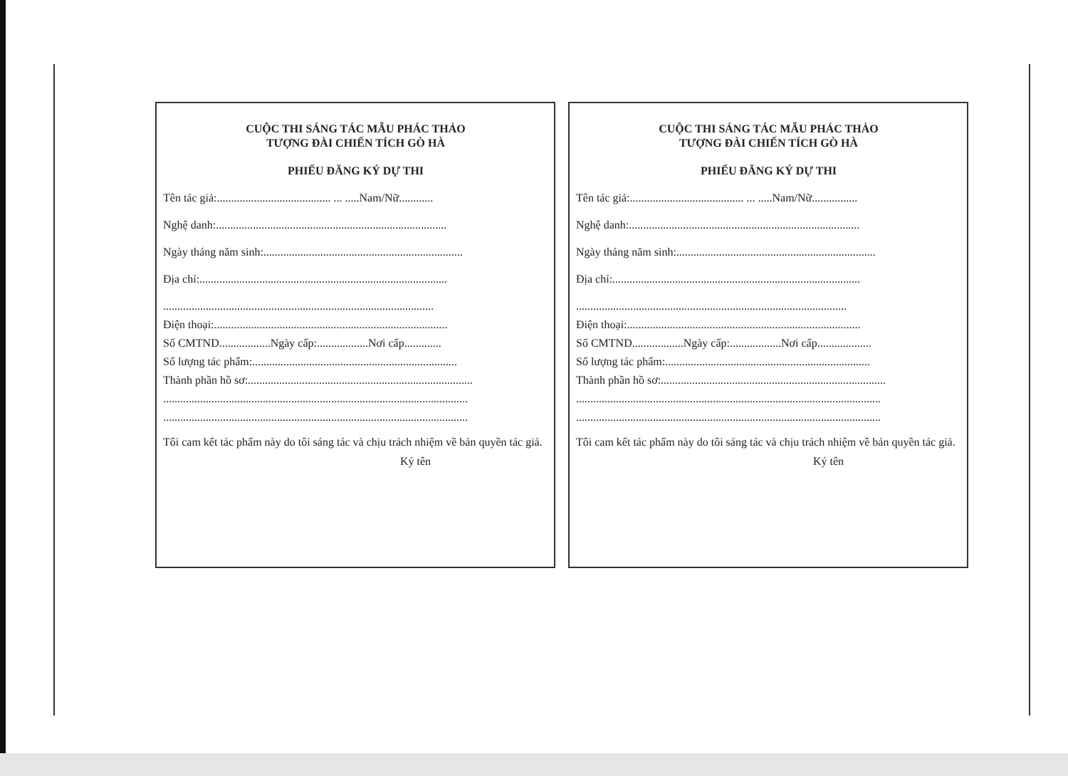CUỘC THI SÁNG TÁC MẪU PHÁC THẢO
TƯỢNG ĐÀI CHIẾN TÍCH GÒ HÀ
PHIẾU ĐĂNG KÝ DỰ THI
Tên tác giả:........................................ ... .....Nam/Nữ............
Nghệ danh:.................................................................................
Ngày tháng năm sinh:......................................................................
Địa chỉ:.......................................................................................
...............................................................................................
Điện thoại:..................................................................................
Số CMTND..................Ngày cấp:..................Nơi cấp.............
Số lượng tác phẩm:........................................................................
Thành phần hồ sơ:...............................................................................
...........................................................................................................
...........................................................................................................
Tôi cam kết tác phẩm này do tôi sáng tác và chịu trách nhiệm về bản quyền tác giả.
Ký tên
CUỘC THI SÁNG TÁC MẪU PHÁC THẢO
TƯỢNG ĐÀI CHIẾN TÍCH GÒ HÀ
PHIẾU ĐĂNG KÝ DỰ THI
Tên tác giả:........................................ ... .....Nam/Nữ................
Nghệ danh:.................................................................................
Ngày tháng năm sinh:......................................................................
Địa chỉ:.......................................................................................
...............................................................................................
Điện thoại:..................................................................................
Số CMTND..................Ngày cấp:..................Nơi cấp...................
Số lượng tác phẩm:........................................................................
Thành phần hồ sơ:...............................................................................
...........................................................................................................
...........................................................................................................
Tôi cam kết tác phẩm này do tôi sáng tác và chịu trách nhiệm về bản quyền tác giả.
Ký tên